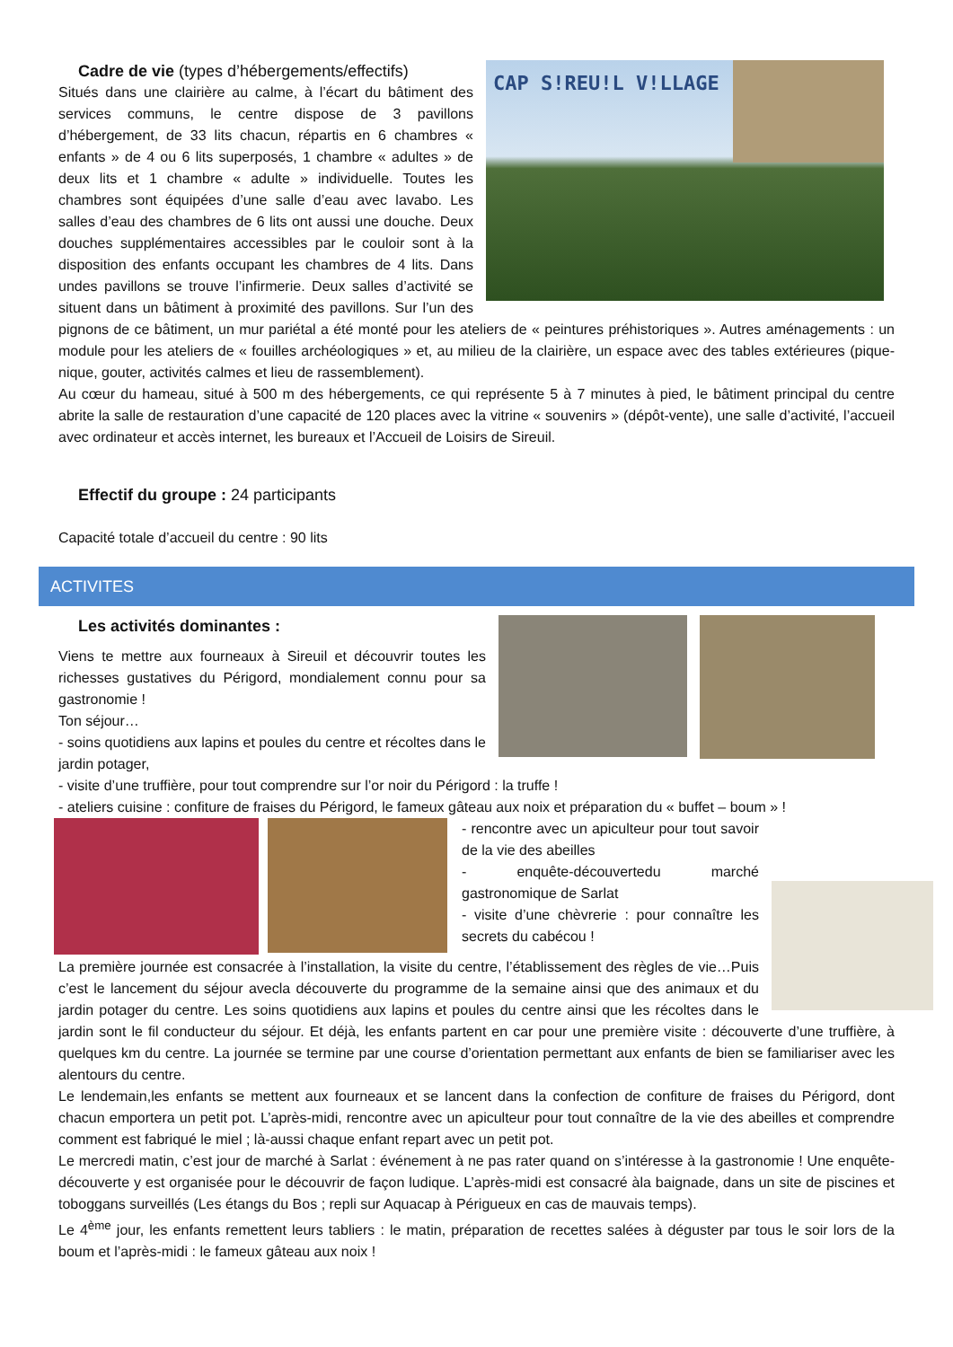CAP S!REU!L V!LLAGE
Cadre de vie (types d’hébergements/effectifs)
Situés dans une clairière au calme, à l’écart du bâtiment des services communs, le centre dispose de 3 pavillons d’hébergement, de 33 lits chacun, répartis en 6 chambres « enfants » de 4 ou 6 lits superposés, 1 chambre « adultes » de deux lits et 1 chambre « adulte » individuelle. Toutes les chambres sont équipées d’une salle d’eau avec lavabo. Les salles d’eau des chambres de 6 lits ont aussi une douche. Deux douches supplémentaires accessibles par le couloir sont à la disposition des enfants occupant les chambres de 4 lits. Dans undes pavillons se trouve l’infirmerie. Deux salles d’activité se situent dans un bâtiment à proximité des pavillons. Sur l’un des pignons de ce bâtiment, un mur pariétal a été monté pour les ateliers de « peintures préhistoriques ». Autres aménagements : un module pour les ateliers de « fouilles archéologiques » et, au milieu de la clairière, un espace avec des tables extérieures (pique-nique, gouter, activités calmes et lieu de rassemblement).
Au cœur du hameau, situé à 500 m des hébergements, ce qui représente 5 à 7 minutes à pied, le bâtiment principal du centre abrite la salle de restauration d’une capacité de 120 places avec la vitrine « souvenirs » (dépôt-vente), une salle d’activité, l’accueil avec ordinateur et accès internet, les bureaux et l’Accueil de Loisirs de Sireuil.
Effectif du groupe : 24 participants
Capacité totale d’accueil du centre : 90 lits
ACTIVITES
Les activités dominantes :
Viens te mettre aux fourneaux à Sireuil et découvrir toutes les richesses gustatives du Périgord, mondialement connu pour sa gastronomie !
Ton séjour…
- soins quotidiens aux lapins et poules du centre et récoltes dans le jardin potager,
- visite d’une truffière, pour tout comprendre sur l’or noir du Périgord : la truffe !
- ateliers cuisine : confiture de fraises du Périgord, le fameux gâteau aux noix et préparation du « buffet – boum » !
- rencontre avec un apiculteur pour tout savoir de la vie des abeilles
- enquête-découvertedu marché gastronomique de Sarlat
- visite d’une chèvrerie : pour connaître les secrets du cabécou !
La première journée est consacrée à l’installation, la visite du centre, l’établissement des règles de vie…Puis c’est le lancement du séjour avecla découverte du programme de la semaine ainsi que des animaux et du jardin potager du centre. Les soins quotidiens aux lapins et poules du centre ainsi que les récoltes dans le jardin sont le fil conducteur du séjour. Et déjà, les enfants partent en car pour une première visite : découverte d’une truffière, à quelques km du centre. La journée se termine par une course d’orientation permettant aux enfants de bien se familiariser avec les alentours du centre.
Le lendemain,les enfants se mettent aux fourneaux et se lancent dans la confection de confiture de fraises du Périgord, dont chacun emportera un petit pot. L’après-midi, rencontre avec un apiculteur pour tout connaître de la vie des abeilles et comprendre comment est fabriqué le miel ; là-aussi chaque enfant repart avec un petit pot.
Le mercredi matin, c’est jour de marché à Sarlat : événement à ne pas rater quand on s’intéresse à la gastronomie ! Une enquête-découverte y est organisée pour le découvrir de façon ludique. L’après-midi est consacré àla baignade, dans un site de piscines et toboggans surveillés (Les étangs du Bos ; repli sur Aquacap à Périgueux en cas de mauvais temps).
Le 4<sup>ème</sup> jour, les enfants remettent leurs tabliers : le matin, préparation de recettes salées à déguster par tous le soir lors de la boum et l’après-midi : le fameux gâteau aux noix !